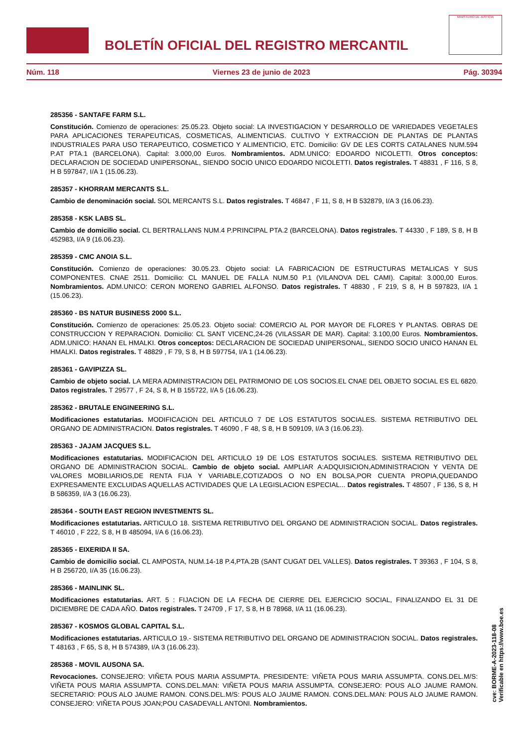BOLETÍN OFICIAL DEL REGISTRO MERCANTIL
MINISTERIO DE JUSTICIA
Núm. 118 Viernes 23 de junio de 2023 Pág. 30394
285356 - SANTAFE FARM S.L.
Constitución. Comienzo de operaciones: 25.05.23. Objeto social: LA INVESTIGACION Y DESARROLLO DE VARIEDADES VEGETALES PARA APLICACIONES TERAPEUTICAS, COSMETICAS, ALIMENTICIAS. CULTIVO Y EXTRACCION DE PLANTAS DE PLANTAS INDUSTRIALES PARA USO TERAPEUTICO, COSMETICO Y ALIMENTICIO, ETC. Domicilio: GV DE LES CORTS CATALANES NUM.594 P.AT PTA.1 (BARCELONA). Capital: 3.000,00 Euros. Nombramientos. ADM.UNICO: EDOARDO NICOLETTI. Otros conceptos: DECLARACION DE SOCIEDAD UNIPERSONAL, SIENDO SOCIO UNICO EDOARDO NICOLETTI. Datos registrales. T 48831 , F 116, S 8, H B 597847, I/A 1 (15.06.23).
285357 - KHORRAM MERCANTS S.L.
Cambio de denominación social. SOL MERCANTS S.L. Datos registrales. T 46847 , F 11, S 8, H B 532879, I/A 3 (16.06.23).
285358 - KSK LABS SL.
Cambio de domicilio social. CL BERTRALLANS NUM.4 P.PRINCIPAL PTA.2 (BARCELONA). Datos registrales. T 44330 , F 189, S 8, H B 452983, I/A 9 (16.06.23).
285359 - CMC ANOIA S.L.
Constitución. Comienzo de operaciones: 30.05.23. Objeto social: LA FABRICACION DE ESTRUCTURAS METALICAS Y SUS COMPONENTES. CNAE 2511. Domicilio: CL MANUEL DE FALLA NUM.50 P.1 (VILANOVA DEL CAMI). Capital: 3.000,00 Euros. Nombramientos. ADM.UNICO: CERON MORENO GABRIEL ALFONSO. Datos registrales. T 48830 , F 219, S 8, H B 597823, I/A 1 (15.06.23).
285360 - BS NATUR BUSINESS 2000 S.L.
Constitución. Comienzo de operaciones: 25.05.23. Objeto social: COMERCIO AL POR MAYOR DE FLORES Y PLANTAS. OBRAS DE CONSTRUCCION Y REPARACION. Domicilio: CL SANT VICENC,24-26 (VILASSAR DE MAR). Capital: 3.100,00 Euros. Nombramientos. ADM.UNICO: HANAN EL HMALKI. Otros conceptos: DECLARACION DE SOCIEDAD UNIPERSONAL, SIENDO SOCIO UNICO HANAN EL HMALKI. Datos registrales. T 48829 , F 79, S 8, H B 597754, I/A 1 (14.06.23).
285361 - GAVIPIZZA SL.
Cambio de objeto social. LA MERA ADMINISTRACION DEL PATRIMONIO DE LOS SOCIOS.EL CNAE DEL OBJETO SOCIAL ES EL 6820. Datos registrales. T 29577 , F 24, S 8, H B 155722, I/A 5 (16.06.23).
285362 - BRUTALE ENGINEERING S.L.
Modificaciones estatutarias. MODIFICACION DEL ARTICULO 7 DE LOS ESTATUTOS SOCIALES. SISTEMA RETRIBUTIVO DEL ORGANO DE ADMINISTRACION. Datos registrales. T 46090 , F 48, S 8, H B 509109, I/A 3 (16.06.23).
285363 - JAJAM JACQUES S.L.
Modificaciones estatutarias. MODIFICACION DEL ARTICULO 19 DE LOS ESTATUTOS SOCIALES. SISTEMA RETRIBUTIVO DEL ORGANO DE ADMINISTRACION SOCIAL. Cambio de objeto social. AMPLIAR A:ADQUISICION,ADMINISTRACION Y VENTA DE VALORES MOBILIARIOS,DE RENTA FIJA Y VARIABLE,COTIZADOS O NO EN BOLSA,POR CUENTA PROPIA,QUEDANDO EXPRESAMENTE EXCLUIDAS AQUELLAS ACTIVIDADES QUE LA LEGISLACION ESPECIAL... Datos registrales. T 48507 , F 136, S 8, H B 586359, I/A 3 (16.06.23).
285364 - SOUTH EAST REGION INVESTMENTS SL.
Modificaciones estatutarias. ARTICULO 18. SISTEMA RETRIBUTIVO DEL ORGANO DE ADMINISTRACION SOCIAL. Datos registrales. T 46010 , F 222, S 8, H B 485094, I/A 6 (16.06.23).
285365 - EIXERIDA II SA.
Cambio de domicilio social. CL AMPOSTA, NUM.14-18 P.4,PTA.2B (SANT CUGAT DEL VALLES). Datos registrales. T 39363 , F 104, S 8, H B 256720, I/A 35 (16.06.23).
285366 - MAINLINK SL.
Modificaciones estatutarias. ART. 5 : FIJACION DE LA FECHA DE CIERRE DEL EJERCICIO SOCIAL, FINALIZANDO EL 31 DE DICIEMBRE DE CADA AÑO. Datos registrales. T 24709 , F 17, S 8, H B 78968, I/A 11 (16.06.23).
285367 - KOSMOS GLOBAL CAPITAL S.L.
Modificaciones estatutarias. ARTICULO 19.- SISTEMA RETRIBUTIVO DEL ORGANO DE ADMINISTRACION SOCIAL. Datos registrales. T 48163 , F 65, S 8, H B 574389, I/A 3 (16.06.23).
285368 - MOVIL AUSONA SA.
Revocaciones. CONSEJERO: VIÑETA POUS MARIA ASSUMPTA. PRESIDENTE: VIÑETA POUS MARIA ASSUMPTA. CONS.DEL.M/S: VIÑETA POUS MARIA ASSUMPTA. CONS.DEL.MAN: VIÑETA POUS MARIA ASSUMPTA. CONSEJERO: POUS ALO JAUME RAMON. SECRETARIO: POUS ALO JAUME RAMON. CONS.DEL.M/S: POUS ALO JAUME RAMON. CONS.DEL.MAN: POUS ALO JAUME RAMON. CONSEJERO: VIÑETA POUS JOAN;POU CASADEVALL ANTONI. Nombramientos.
cve: BORME-A-2023-118-08
Verificable en https://www.boe.es